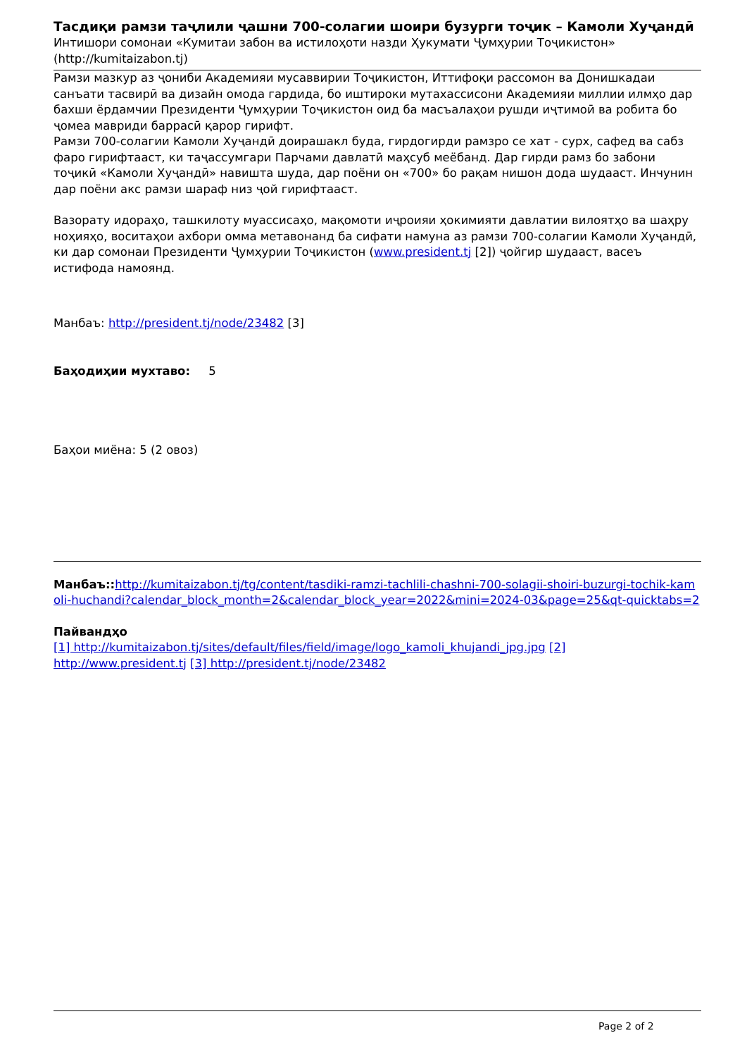Тасдиқи рамзи таҷлили ҷашни 700-солагии шоири бузурги тоҷик – Камоли Хуҷандӣ
Интишори сомонаи «Кумитаи забон ва истилоҳоти назди Ҳукумати Ҷумҳурии Тоҷикистон» (http://kumitaizabon.tj)
Рамзи мазкур аз ҷониби Академияи мусаввирии Тоҷикистон, Иттифоқи рассомон ва Донишкадаи санъати тасвирӣ ва дизайн омода гардида, бо иштироки мутахассисони Академияи миллии илмҳо дар бахши ёрдамчии Президенти Ҷумҳурии Тоҷикистон оид ба масъалаҳои рушди иҷтимоӣ ва робита бо ҷомеа мавриди баррасӣ қарор гирифт.
Рамзи 700-солагии Камоли Хуҷандӣ доирашакл буда, гирдогирди рамзро се хат - сурх, сафед ва сабз фаро гирифтааст, ки таҷассумгари Парчами давлатӣ маҳсуб меёбанд. Дар гирди рамз бо забони тоҷикӣ «Камоли Хуҷандӣ» навишта шуда, дар поёни он «700» бо рақам нишон дода шудааст. Инчунин дар поёни акс рамзи шараф низ ҷой гирифтааст.
Вазорату идораҳо, ташкилоту муассисаҳо, мақомоти иҷроияи ҳокимияти давлатии вилоятҳо ва шаҳру ноҳияҳо, воситаҳои ахбори омма метавонанд ба сифати намуна аз рамзи 700-солагии Камоли Хуҷандӣ, ки дар сомонаи Президенти Ҷумҳурии Тоҷикистон (www.president.tj [2]) ҷойгир шудааст, васеъ истифода намоянд.
Манбаъ: http://president.tj/node/23482 [3]
Баҳодиҳии мухтаво: 5
Баҳои миёна: 5 (2 овоз)
Манбаъ:: http://kumitaizabon.tj/tg/content/tasdiki-ramzi-tachlili-chashni-700-solagii-shoiri-buzurgi-tochik-kamoli-huchandi?calendar_block_month=2&calendar_block_year=2022&mini=2024-03&page=25&qt-quicktabs=2
Пайвандҳо
[1] http://kumitaizabon.tj/sites/default/files/field/image/logo_kamoli_khujandi_jpg.jpg [2] http://www.president.tj [3] http://president.tj/node/23482
Page 2 of 2